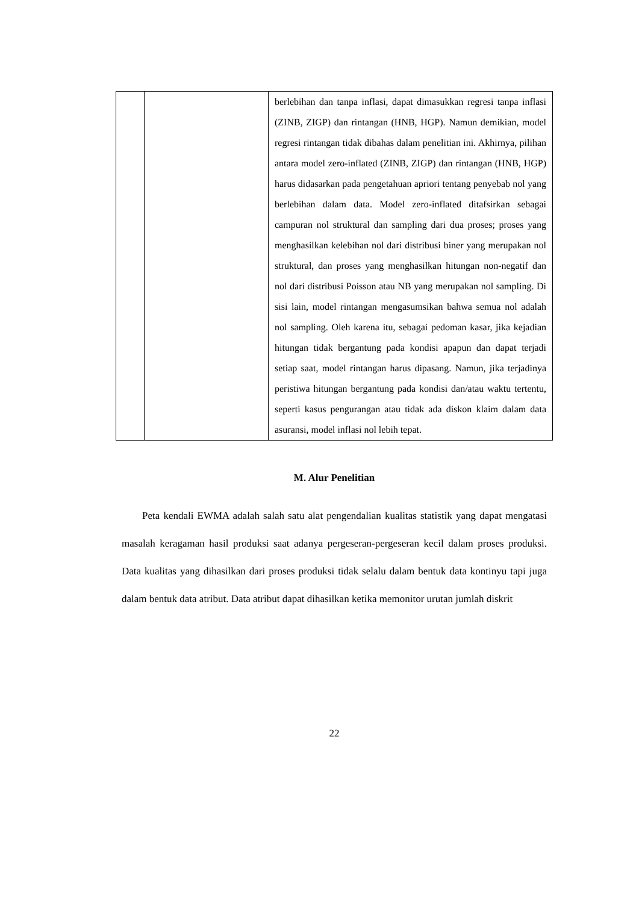| | | berlebihan dan tanpa inflasi, dapat dimasukkan regresi tanpa inflasi (ZINB, ZIGP) dan rintangan (HNB, HGP). Namun demikian, model regresi rintangan tidak dibahas dalam penelitian ini. Akhirnya, pilihan antara model zero-inflated (ZINB, ZIGP) dan rintangan (HNB, HGP) harus didasarkan pada pengetahuan apriori tentang penyebab nol yang berlebihan dalam data. Model zero-inflated ditafsirkan sebagai campuran nol struktural dan sampling dari dua proses; proses yang menghasilkan kelebihan nol dari distribusi biner yang merupakan nol struktural, dan proses yang menghasilkan hitungan non-negatif dan nol dari distribusi Poisson atau NB yang merupakan nol sampling. Di sisi lain, model rintangan mengasumsikan bahwa semua nol adalah nol sampling. Oleh karena itu, sebagai pedoman kasar, jika kejadian hitungan tidak bergantung pada kondisi apapun dan dapat terjadi setiap saat, model rintangan harus dipasang. Namun, jika terjadinya peristiwa hitungan bergantung pada kondisi dan/atau waktu tertentu, seperti kasus pengurangan atau tidak ada diskon klaim dalam data asuransi, model inflasi nol lebih tepat. |
M. Alur Penelitian
Peta kendali EWMA adalah salah satu alat pengendalian kualitas statistik yang dapat mengatasi masalah keragaman hasil produksi saat adanya pergeseran-pergeseran kecil dalam proses produksi. Data kualitas yang dihasilkan dari proses produksi tidak selalu dalam bentuk data kontinyu tapi juga dalam bentuk data atribut. Data atribut dapat dihasilkan ketika memonitor urutan jumlah diskrit
22